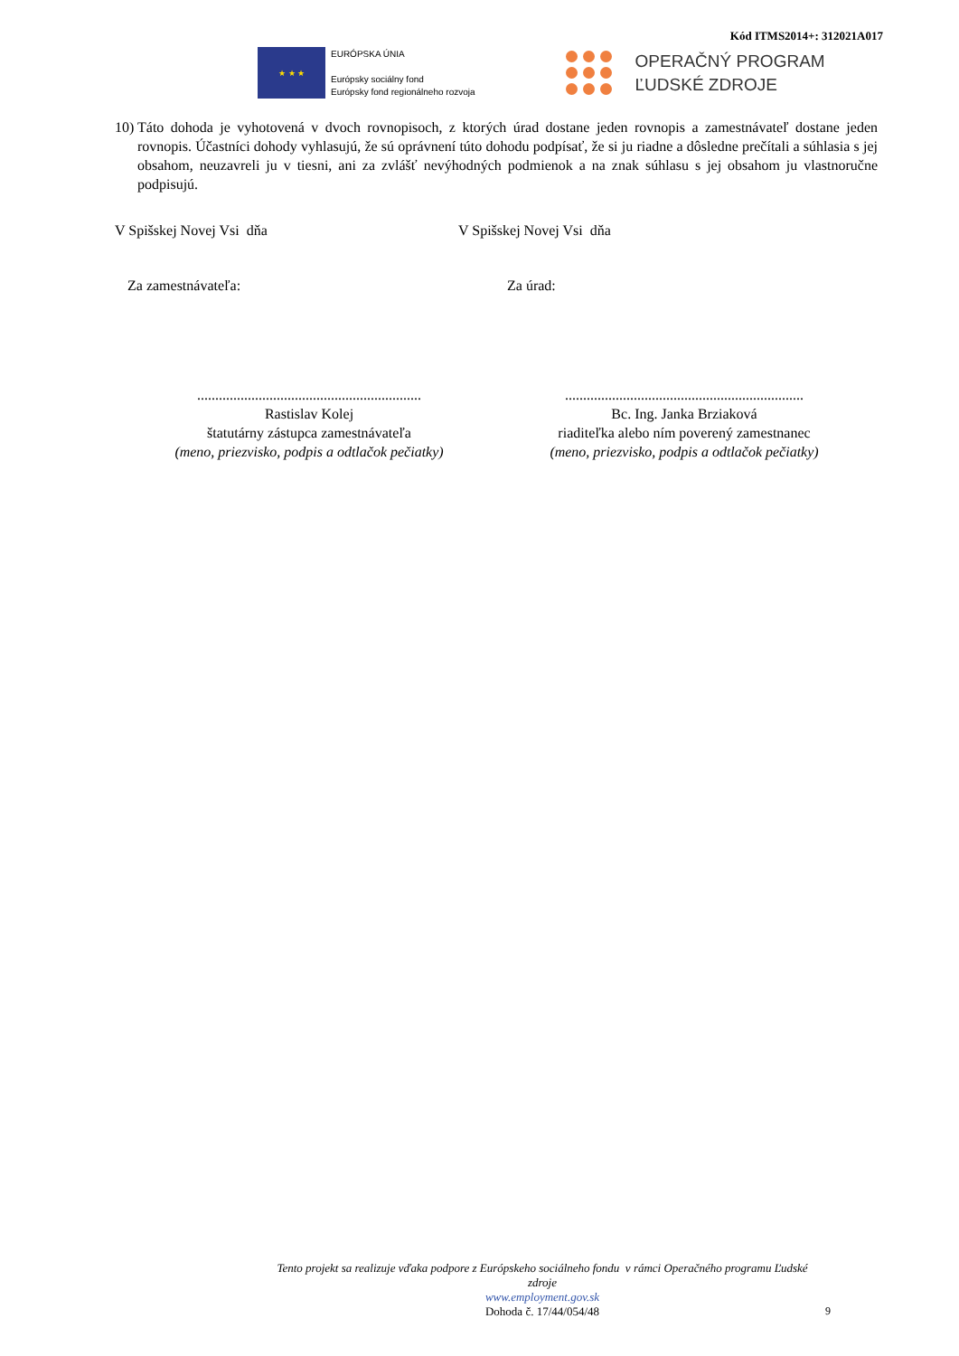Kód ITMS2014+: 312021A017
★ ★ ★
EURÓPSKA ÚNIA
Európsky sociálny fond
Európsky fond regionálneho rozvoja
OPERAČNÝ PROGRAM
ĽUDSKÉ ZDROJE
10) Táto dohoda je vyhotovená v dvoch rovnopisoch, z ktorých úrad dostane jeden rovnopis a zamestnávateľ dostane jeden rovnopis. Účastníci dohody vyhlasujú, že sú oprávnení túto dohodu podpísať, že si ju riadne a dôsledne prečítali a súhlasia s jej obsahom, neuzavreli ju v tiesni, ani za zvlášť nevýhodných podmienok a na znak súhlasu s jej obsahom ju vlastnoručne podpisujú.
V Spišskej Novej Vsi dňa V Spišskej Novej Vsi dňa
Za zamestnávateľa: Za úrad:
..............................................................
Rastislav Kolej
štatutárny zástupca zamestnávateľa
(meno, priezvisko, podpis a odtlačok pečiatky)
..................................................................
Bc. Ing. Janka Brziaková
riaditeľka alebo ním poverený zamestnanec
(meno, priezvisko, podpis a odtlačok pečiatky)
Tento projekt sa realizuje vďaka podpore z Európskeho sociálneho fondu v rámci Operačného programu Ľudské zdroje
www.employment.gov.sk
Dohoda č. 17/44/054/48
9